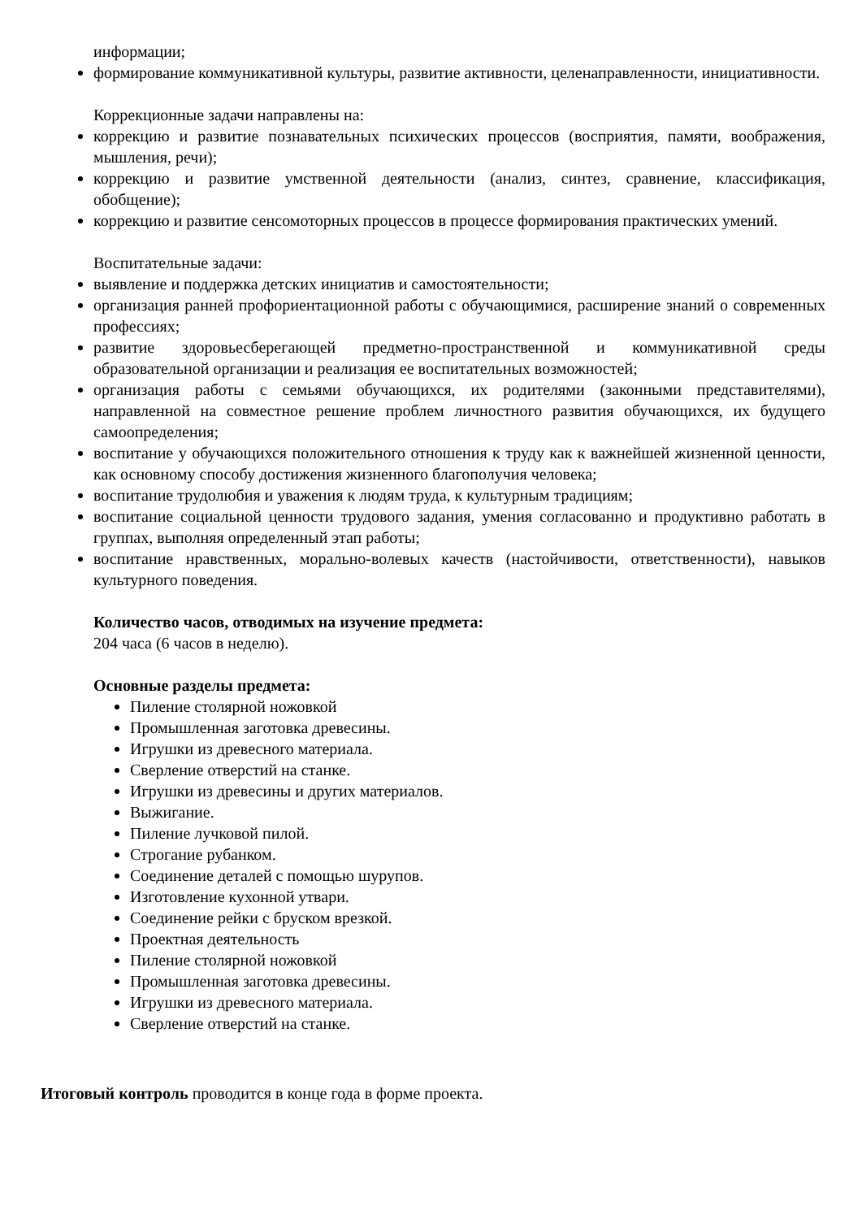информации;
формирование коммуникативной культуры, развитие активности, целенаправленности, инициативности.
Коррекционные задачи направлены на:
коррекцию и развитие познавательных психических процессов (восприятия, памяти, воображения, мышления, речи);
коррекцию и развитие умственной деятельности (анализ, синтез, сравнение, классификация, обобщение);
коррекцию и развитие сенсомоторных процессов в процессе формирования практических умений.
Воспитательные задачи:
выявление и поддержка детских инициатив и самостоятельности;
организация ранней профориентационной работы с обучающимися, расширение знаний о современных профессиях;
развитие здоровьесберегающей предметно-пространственной и коммуникативной среды образовательной организации и реализация ее воспитательных возможностей;
организация работы с семьями обучающихся, их родителями (законными представителями), направленной на совместное решение проблем личностного развития обучающихся, их будущего самоопределения;
воспитание у обучающихся положительного отношения к труду как к важнейшей жизненной ценности, как основному способу достижения жизненного благополучия человека;
воспитание трудолюбия и уважения к людям труда, к культурным традициям;
воспитание социальной ценности трудового задания, умения согласованно и продуктивно работать в группах, выполняя определенный этап работы;
воспитание нравственных, морально-волевых качеств (настойчивости, ответственности), навыков культурного поведения.
Количество часов, отводимых на изучение предмета:
204 часа (6 часов в неделю).
Основные разделы предмета:
Пиление столярной ножовкой
Промышленная заготовка древесины.
Игрушки из древесного материала.
Сверление отверстий на станке.
Игрушки из древесины и других материалов.
Выжигание.
Пиление лучковой пилой.
Строгание рубанком.
Соединение деталей с помощью шурупов.
Изготовление кухонной утвари.
Соединение рейки с бруском врезкой.
Проектная деятельность
Пиление столярной ножовкой
Промышленная заготовка древесины.
Игрушки из древесного материала.
Сверление отверстий на станке.
Итоговый контроль проводится в конце года в форме проекта.